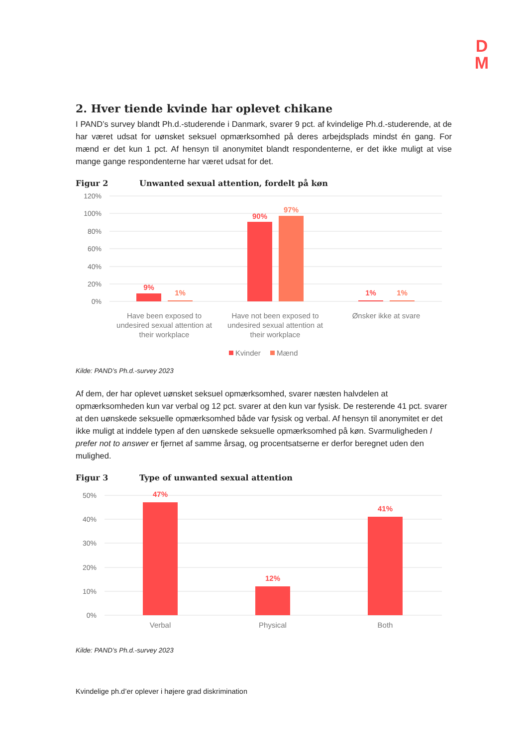D
M
2. Hver tiende kvinde har oplevet chikane
I PAND’s survey blandt Ph.d.-studerende i Danmark, svarer 9 pct. af kvindelige Ph.d.-studerende, at de har været udsat for uønsket seksuel opmærksomhed på deres arbejdsplads mindst én gang. For mænd er det kun 1 pct. Af hensyn til anonymitet blandt respondenterne, er det ikke muligt at vise mange gange respondenterne har været udsat for det.
Figur 2 Unwanted sexual attention, fordelt på køn
120%
100%
80%
60%
40%
20%
0%
9%
1%
90%
97%
1%
1%
Have been exposed to
undesired sexual attention at
their workplace
Have not been exposed to
undesired sexual attention at
their workplace
Ønsker ikke at svare
Kvinder
Mænd
Kilde: PAND’s Ph.d.-survey 2023
Af dem, der har oplevet uønsket seksuel opmærksomhed, svarer næsten halvdelen at opmærksomheden kun var verbal og 12 pct. svarer at den kun var fysisk. De resterende 41 pct. svarer at den uønskede seksuelle opmærksomhed både var fysisk og verbal. Af hensyn til anonymitet er det ikke muligt at inddele typen af den uønskede seksuelle opmærksomhed på køn. Svarmuligheden I prefer not to answer er fjernet af samme årsag, og procentsatserne er derfor beregnet uden den mulighed.
Figur 3 Type of unwanted sexual attention
50%
40%
30%
20%
10%
0%
47%
12%
41%
Verbal
Physical
Both
Kilde: PAND’s Ph.d.-survey 2023
Kvindelige ph.d’er oplever i højere grad diskrimination